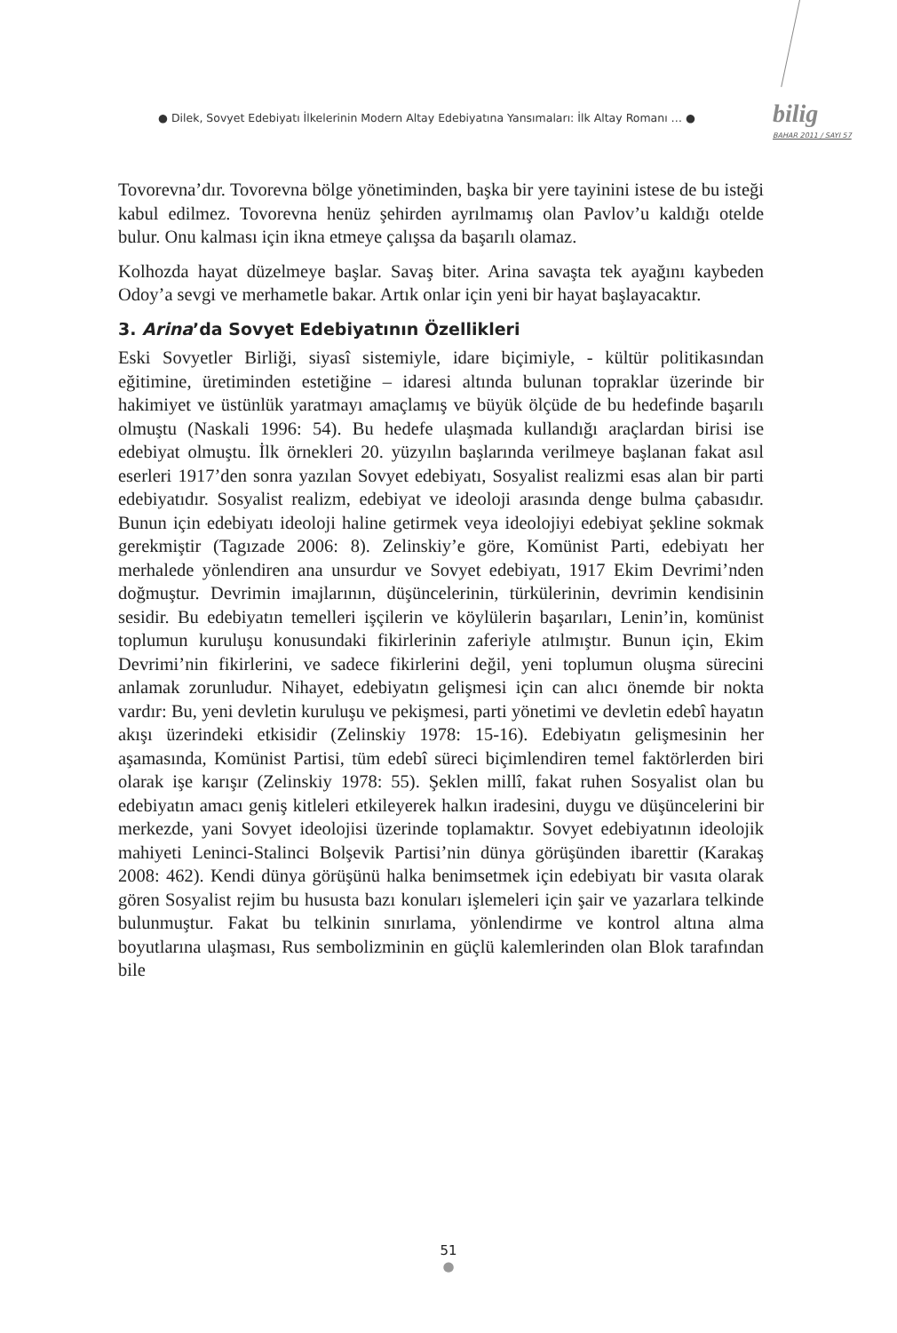● Dilek, Sovyet Edebiyatı İlkelerinin Modern Altay Edebiyatına Yansımaları: İlk Altay Romanı … ●
bilig
BAHAR 2011 / SAYI 57
Tovorevna’dır. Tovorevna bölge yönetiminden, başka bir yere tayinini istese de bu isteği kabul edilmez. Tovorevna henüz şehirden ayrılmamış olan Pavlov’u kaldığı otelde bulur. Onu kalması için ikna etmeye çalışsa da başarılı olamaz.
Kolhozda hayat düzelmeye başlar. Savaş biter. Arina savaşta tek ayağını kaybeden Odoy’a sevgi ve merhametle bakar. Artık onlar için yeni bir hayat başlayacaktır.
3. Arina’da Sovyet Edebiyatının Özellikleri
Eski Sovyetler Birliği, siyasî sistemiyle, idare biçimiyle, - kültür politikasından eğitimine, üretiminden estetiğine – idaresi altında bulunan topraklar üzerinde bir hakimiyet ve üstünlük yaratmayı amaçlamış ve büyük ölçüde de bu hedefinde başarılı olmuştu (Naskali 1996: 54). Bu hedefe ulaşmada kullandığı araçlardan birisi ise edebiyat olmuştu. İlk örnekleri 20. yüzyılın başlarında verilmeye başlanan fakat asıl eserleri 1917’den sonra yazılan Sovyet edebiyatı, Sosyalist realizmi esas alan bir parti edebiyatıdır. Sosyalist realizm, edebiyat ve ideoloji arasında denge bulma çabasıdır. Bunun için edebiyatı ideoloji haline getirmek veya ideolojiyi edebiyat şekline sokmak gerekmiştir (Tagızade 2006: 8). Zelinskiy’e göre, Komünist Parti, edebiyatı her merhalede yönlendiren ana unsurdur ve Sovyet edebiyatı, 1917 Ekim Devrimi’nden doğmuştur. Devrimin imajlarının, düşüncelerinin, türkülerinin, devrimin kendisinin sesidir. Bu edebiyatın temelleri işçilerin ve köylülerin başarıları, Lenin’in, komünist toplumun kuruluşu konusundaki fikirlerinin zaferiyle atılmıştır. Bunun için, Ekim Devrimi’nin fikirlerini, ve sadece fikirlerini değil, yeni toplumun oluşma sürecini anlamak zorunludur. Nihayet, edebiyatın gelişmesi için can alıcı önemde bir nokta vardır: Bu, yeni devletin kuruluşu ve pekişmesi, parti yönetimi ve devletin edebî hayatın akışı üzerindeki etkisidir (Zelinskiy 1978: 15-16). Edebiyatın gelişmesinin her aşamasında, Komünist Partisi, tüm edebî süreci biçimlendiren temel faktörlerden biri olarak işe karışır (Zelinskiy 1978: 55). Şeklen millî, fakat ruhen Sosyalist olan bu edebiyatın amacı geniş kitleleri etkileyerek halkın iradesini, duygu ve düşüncelerini bir merkezde, yani Sovyet ideolojisi üzerinde toplamaktır. Sovyet edebiyatının ideolojik mahiyeti Lenin­ci-Stalinci Bolşevik Partisi’nin dünya görüşünden ibarettir (Karakaş 2008: 462). Kendi dünya görüşünü halka benimsetmek için edebiyatı bir vasıta olarak gören Sosyalist rejim bu hususta bazı konuları işlemeleri için şair ve yazarlara telkinde bulunmuştur. Fakat bu telkinin sınırlama, yönlendirme ve kontrol altına alma boyutlarına ulaşması, Rus sembolizminin en güçlü kalemlerinden olan Blok tarafından bile
51
●